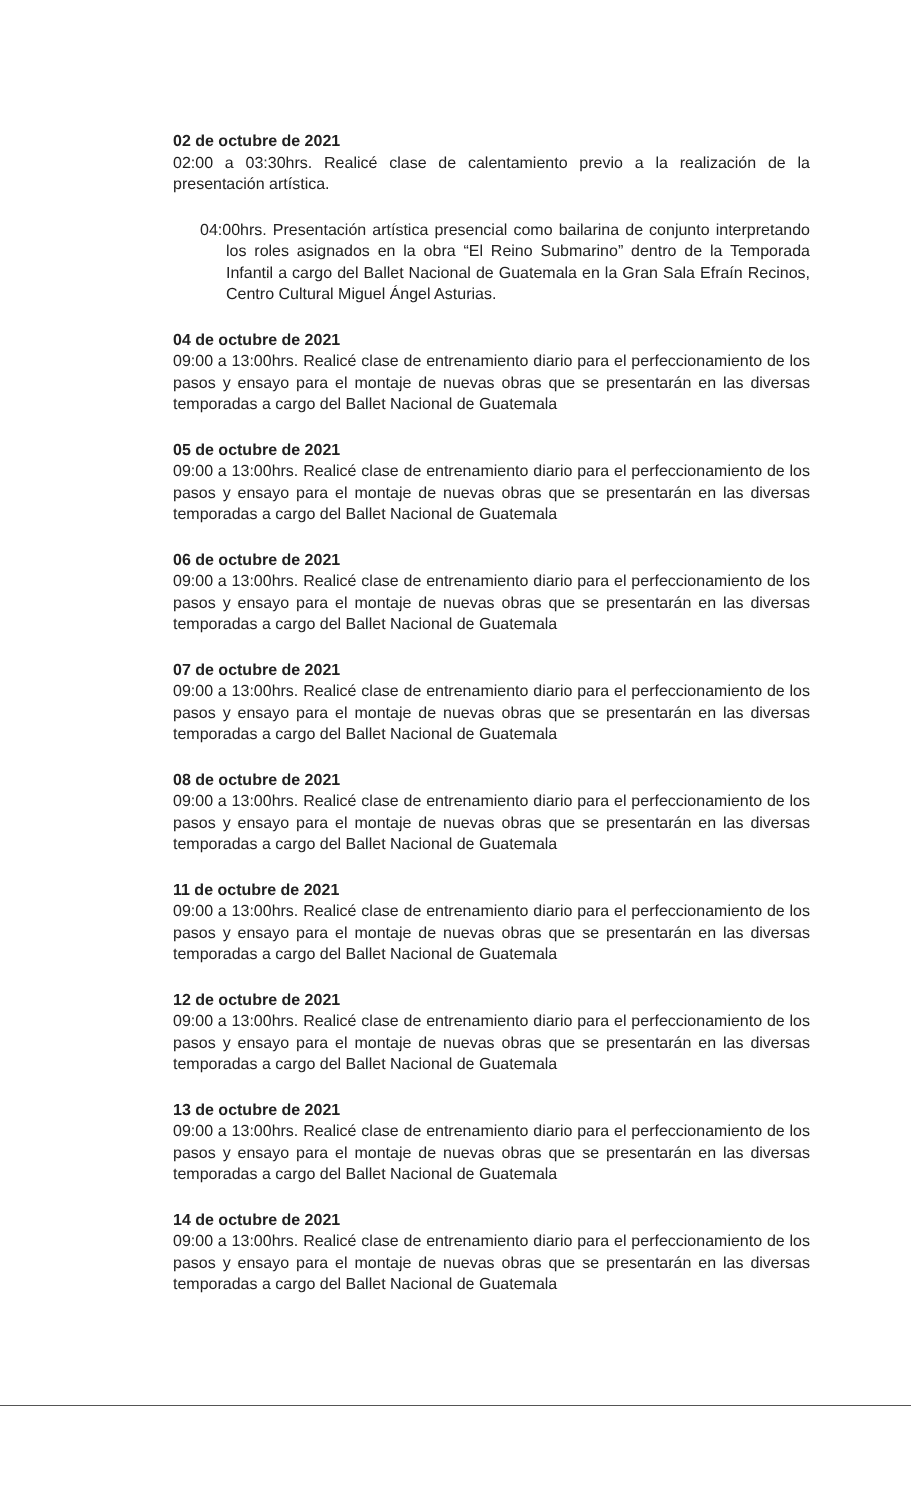02 de octubre de 2021
02:00 a 03:30hrs. Realicé clase de calentamiento previo a la realización de la presentación artística.
04:00hrs. Presentación artística presencial como bailarina de conjunto interpretando los roles asignados en la obra “El Reino Submarino” dentro de la Temporada Infantil a cargo del Ballet Nacional de Guatemala en la Gran Sala Efraín Recinos, Centro Cultural Miguel Ángel Asturias.
04 de octubre de 2021
09:00 a 13:00hrs. Realicé clase de entrenamiento diario para el perfeccionamiento de los pasos y ensayo para el montaje de nuevas obras que se presentarán en las diversas temporadas a cargo del Ballet Nacional de Guatemala
05 de octubre de 2021
09:00 a 13:00hrs. Realicé clase de entrenamiento diario para el perfeccionamiento de los pasos y ensayo para el montaje de nuevas obras que se presentarán en las diversas temporadas a cargo del Ballet Nacional de Guatemala
06 de octubre de 2021
09:00 a 13:00hrs. Realicé clase de entrenamiento diario para el perfeccionamiento de los pasos y ensayo para el montaje de nuevas obras que se presentarán en las diversas temporadas a cargo del Ballet Nacional de Guatemala
07 de octubre de 2021
09:00 a 13:00hrs. Realicé clase de entrenamiento diario para el perfeccionamiento de los pasos y ensayo para el montaje de nuevas obras que se presentarán en las diversas temporadas a cargo del Ballet Nacional de Guatemala
08 de octubre de 2021
09:00 a 13:00hrs. Realicé clase de entrenamiento diario para el perfeccionamiento de los pasos y ensayo para el montaje de nuevas obras que se presentarán en las diversas temporadas a cargo del Ballet Nacional de Guatemala
11 de octubre de 2021
09:00 a 13:00hrs. Realicé clase de entrenamiento diario para el perfeccionamiento de los pasos y ensayo para el montaje de nuevas obras que se presentarán en las diversas temporadas a cargo del Ballet Nacional de Guatemala
12 de octubre de 2021
09:00 a 13:00hrs. Realicé clase de entrenamiento diario para el perfeccionamiento de los pasos y ensayo para el montaje de nuevas obras que se presentarán en las diversas temporadas a cargo del Ballet Nacional de Guatemala
13 de octubre de 2021
09:00 a 13:00hrs. Realicé clase de entrenamiento diario para el perfeccionamiento de los pasos y ensayo para el montaje de nuevas obras que se presentarán en las diversas temporadas a cargo del Ballet Nacional de Guatemala
14 de octubre de 2021
09:00 a 13:00hrs. Realicé clase de entrenamiento diario para el perfeccionamiento de los pasos y ensayo para el montaje de nuevas obras que se presentarán en las diversas temporadas a cargo del Ballet Nacional de Guatemala